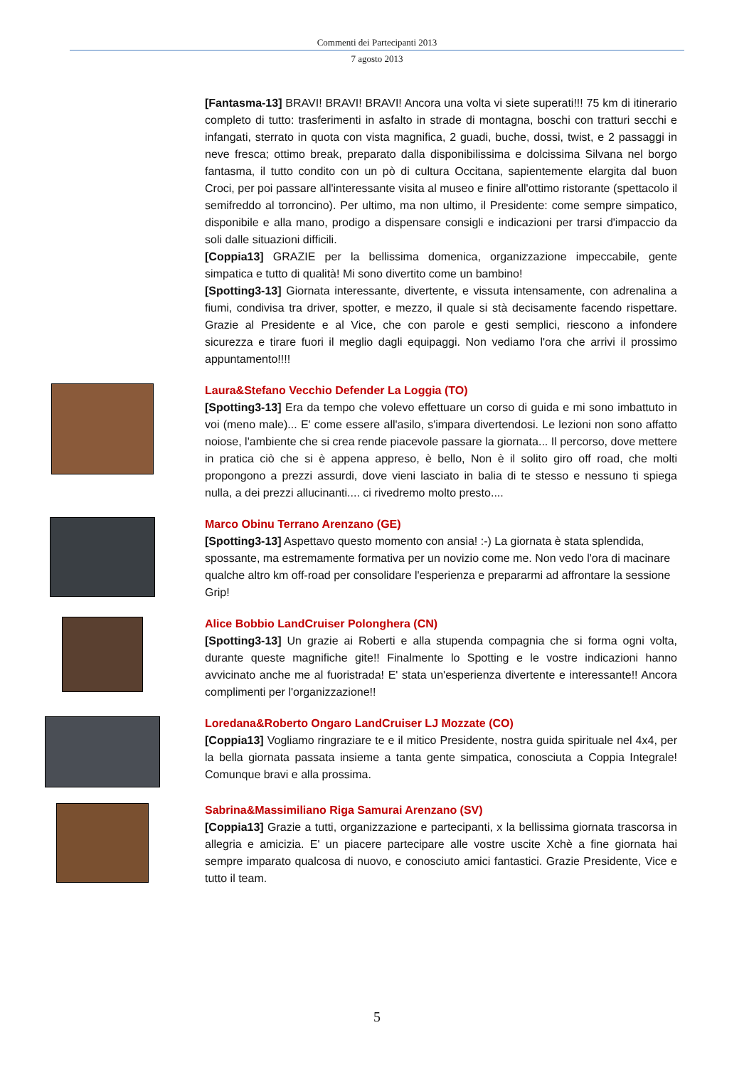Commenti dei Partecipanti 2013
7 agosto 2013
[Fantasma-13] BRAVI! BRAVI! BRAVI! Ancora una volta vi siete superati!!! 75 km di itinerario completo di tutto: trasferimenti in asfalto in strade di montagna, boschi con tratturi secchi e infangati, sterrato in quota con vista magnifica, 2 guadi, buche, dossi, twist, e 2 passaggi in neve fresca; ottimo break, preparato dalla disponibilissima e dolcissima Silvana nel borgo fantasma, il tutto condito con un pò di cultura Occitana, sapientemente elargita dal buon Croci, per poi passare all'interessante visita al museo e finire all'ottimo ristorante (spettacolo il semifreddo al torroncino). Per ultimo, ma non ultimo, il Presidente: come sempre simpatico, disponibile e alla mano, prodigo a dispensare consigli e indicazioni per trarsi d'impaccio da soli dalle situazioni difficili.
[Coppia13] GRAZIE per la bellissima domenica, organizzazione impeccabile, gente simpatica e tutto di qualità! Mi sono divertito come un bambino!
[Spotting3-13] Giornata interessante, divertente, e vissuta intensamente, con adrenalina a fiumi, condivisa tra driver, spotter, e mezzo, il quale si stà decisamente facendo rispettare. Grazie al Presidente e al Vice, che con parole e gesti semplici, riescono a infondere sicurezza e tirare fuori il meglio dagli equipaggi. Non vediamo l'ora che arrivi il prossimo appuntamento!!!!
Laura&Stefano Vecchio Defender La Loggia (TO)
[Spotting3-13] Era da tempo che volevo effettuare un corso di guida e mi sono imbattuto in voi (meno male)... E' come essere all'asilo, s'impara divertendosi. Le lezioni non sono affatto noiose, l'ambiente che si crea rende piacevole passare la giornata... Il percorso, dove mettere in pratica ciò che si è appena appreso, è bello, Non è il solito giro off road, che molti propongono a prezzi assurdi, dove vieni lasciato in balia di te stesso e nessuno ti spiega nulla, a dei prezzi allucinanti.... ci rivedremo molto presto....
Marco Obinu Terrano Arenzano (GE)
[Spotting3-13] Aspettavo questo momento con ansia! :-) La giornata è stata splendida, spossante, ma estremamente formativa per un novizio come me. Non vedo l'ora di macinare qualche altro km off-road per consolidare l'esperienza e prepararmi ad affrontare la sessione Grip!
Alice Bobbio LandCruiser Polonghera (CN)
[Spotting3-13] Un grazie ai Roberti e alla stupenda compagnia che si forma ogni volta, durante queste magnifiche gite!! Finalmente lo Spotting e le vostre indicazioni hanno avvicinato anche me al fuoristrada! E' stata un'esperienza divertente e interessante!! Ancora complimenti per l'organizzazione!!
Loredana&Roberto Ongaro LandCruiser LJ Mozzate (CO)
[Coppia13] Vogliamo ringraziare te e il mitico Presidente, nostra guida spirituale nel 4x4, per la bella giornata passata insieme a tanta gente simpatica, conosciuta a Coppia Integrale! Comunque bravi e alla prossima.
Sabrina&Massimiliano Riga Samurai Arenzano (SV)
[Coppia13] Grazie a tutti, organizzazione e partecipanti, x la bellissima giornata trascorsa in allegria e amicizia. E' un piacere partecipare alle vostre uscite Xchè a fine giornata hai sempre imparato qualcosa di nuovo, e conosciuto amici fantastici. Grazie Presidente, Vice e tutto il team.
5